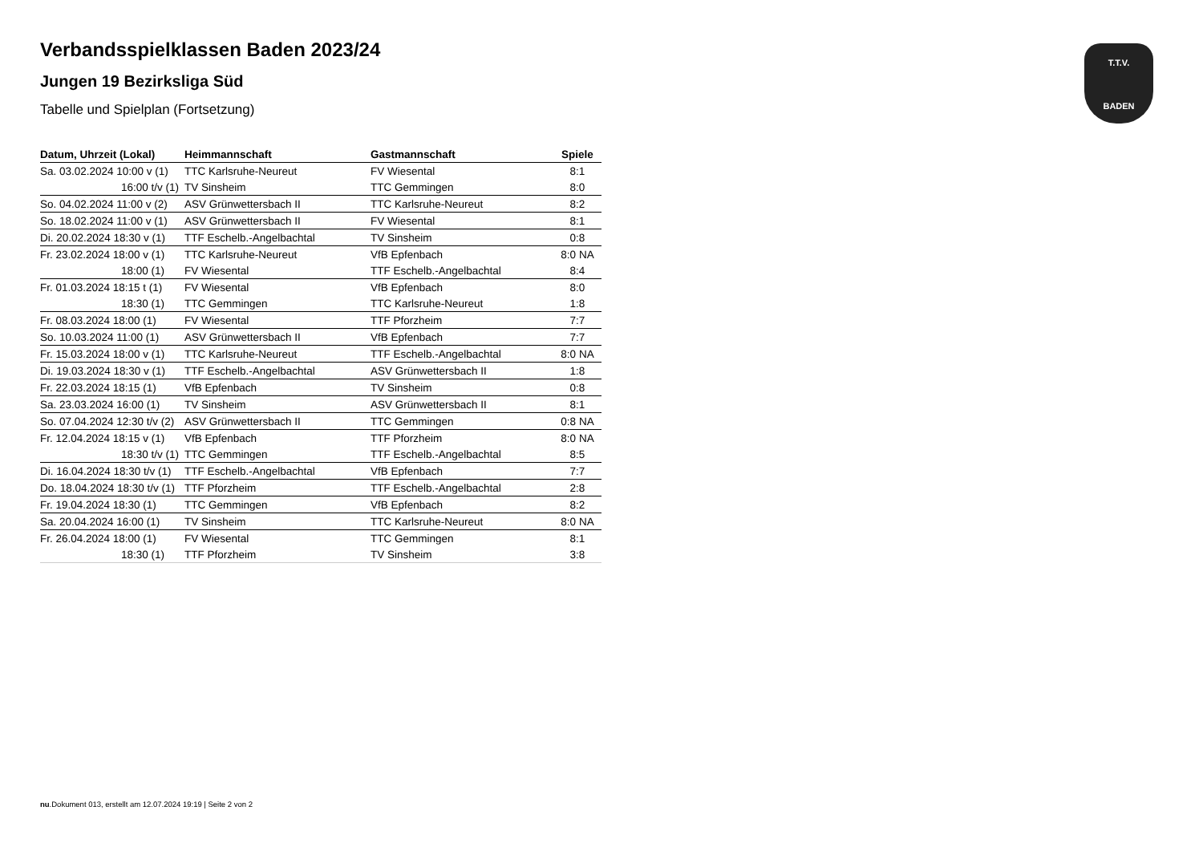T.T.V.
BADEN
Verbandsspielklassen Baden 2023/24
Jungen 19 Bezirksliga Süd
Tabelle und Spielplan (Fortsetzung)
| Datum, Uhrzeit (Lokal) | Heimmannschaft | Gastmannschaft | Spiele |
| --- | --- | --- | --- |
| Sa. 03.02.2024 10:00 v (1) | TTC Karlsruhe-Neureut | FV Wiesental | 8:1 |
| 16:00 t/v (1) | TV Sinsheim | TTC Gemmingen | 8:0 |
| So. 04.02.2024 11:00 v (2) | ASV Grünwettersbach II | TTC Karlsruhe-Neureut | 8:2 |
| So. 18.02.2024 11:00 v (1) | ASV Grünwettersbach II | FV Wiesental | 8:1 |
| Di. 20.02.2024 18:30 v (1) | TTF Eschelb.-Angelbachtal | TV Sinsheim | 0:8 |
| Fr. 23.02.2024 18:00 v (1) | TTC Karlsruhe-Neureut | VfB Epfenbach | 8:0 NA |
| 18:00 (1) | FV Wiesental | TTF Eschelb.-Angelbachtal | 8:4 |
| Fr. 01.03.2024 18:15 t (1) | FV Wiesental | VfB Epfenbach | 8:0 |
| 18:30 (1) | TTC Gemmingen | TTC Karlsruhe-Neureut | 1:8 |
| Fr. 08.03.2024 18:00 (1) | FV Wiesental | TTF Pforzheim | 7:7 |
| So. 10.03.2024 11:00 (1) | ASV Grünwettersbach II | VfB Epfenbach | 7:7 |
| Fr. 15.03.2024 18:00 v (1) | TTC Karlsruhe-Neureut | TTF Eschelb.-Angelbachtal | 8:0 NA |
| Di. 19.03.2024 18:30 v (1) | TTF Eschelb.-Angelbachtal | ASV Grünwettersbach II | 1:8 |
| Fr. 22.03.2024 18:15 (1) | VfB Epfenbach | TV Sinsheim | 0:8 |
| Sa. 23.03.2024 16:00 (1) | TV Sinsheim | ASV Grünwettersbach II | 8:1 |
| So. 07.04.2024 12:30 t/v (2) | ASV Grünwettersbach II | TTC Gemmingen | 0:8 NA |
| Fr. 12.04.2024 18:15 v (1) | VfB Epfenbach | TTF Pforzheim | 8:0 NA |
| 18:30 t/v (1) | TTC Gemmingen | TTF Eschelb.-Angelbachtal | 8:5 |
| Di. 16.04.2024 18:30 t/v (1) | TTF Eschelb.-Angelbachtal | VfB Epfenbach | 7:7 |
| Do. 18.04.2024 18:30 t/v (1) | TTF Pforzheim | TTF Eschelb.-Angelbachtal | 2:8 |
| Fr. 19.04.2024 18:30 (1) | TTC Gemmingen | VfB Epfenbach | 8:2 |
| Sa. 20.04.2024 16:00 (1) | TV Sinsheim | TTC Karlsruhe-Neureut | 8:0 NA |
| Fr. 26.04.2024 18:00 (1) | FV Wiesental | TTC Gemmingen | 8:1 |
| 18:30 (1) | TTF Pforzheim | TV Sinsheim | 3:8 |
nu.Dokument 013, erstellt am 12.07.2024 19:19 | Seite 2 von 2